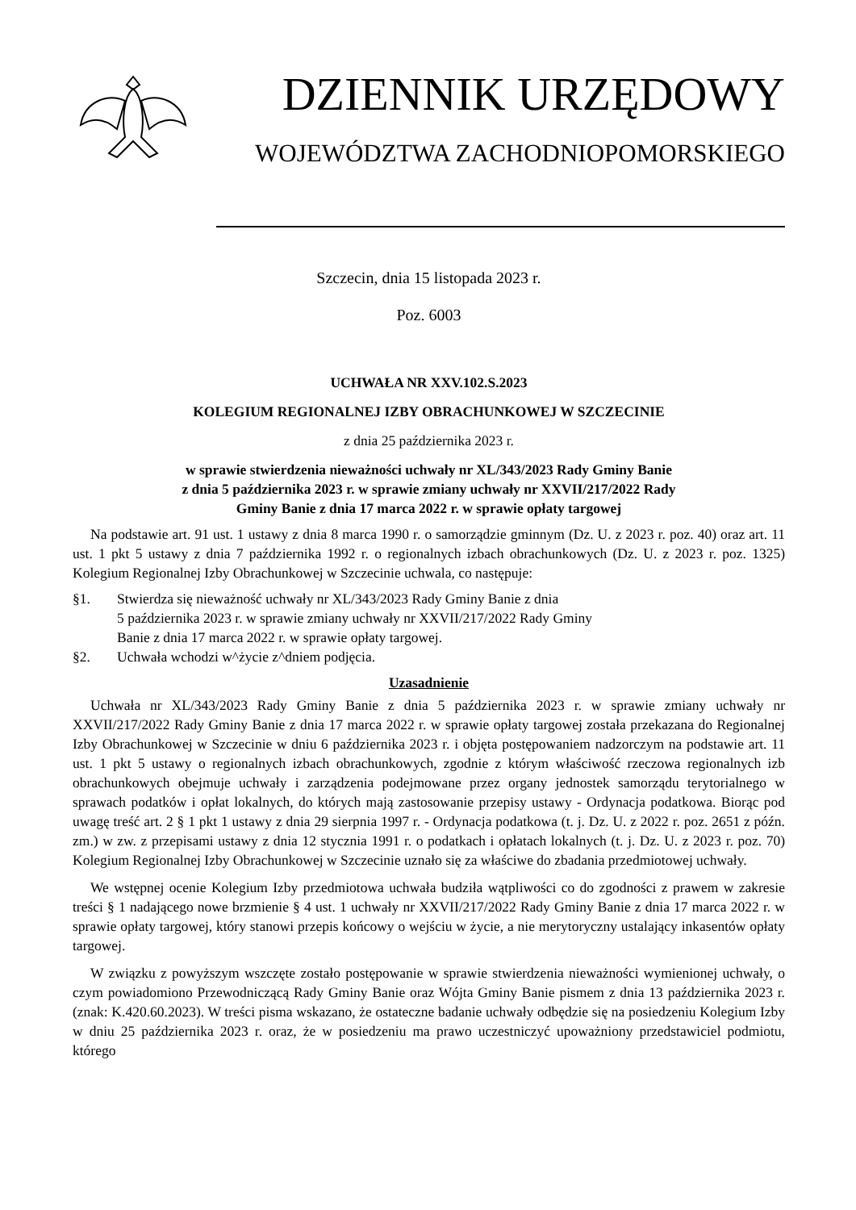DZIENNIK URZĘDOWY
WOJEWÓDZTWA ZACHODNIOPOMORSKIEGO
Szczecin, dnia 15 listopada 2023 r.
Poz. 6003
UCHWAŁA NR XXV.102.S.2023
KOLEGIUM REGIONALNEJ IZBY OBRACHUNKOWEJ W SZCZECINIE
z dnia 25 października 2023 r.
w sprawie stwierdzenia nieważności uchwały nr XL/343/2023 Rady Gminy Banie
z dnia 5 października 2023 r. w sprawie zmiany uchwały nr XXVII/217/2022 Rady
Gminy Banie z dnia 17 marca 2022 r. w sprawie opłaty targowej
Na podstawie art. 91 ust. 1 ustawy z dnia 8 marca 1990 r. o samorządzie gminnym (Dz. U. z 2023 r. poz. 40) oraz art. 11 ust. 1 pkt 5 ustawy z dnia 7 października 1992 r. o regionalnych izbach obrachunkowych (Dz. U. z 2023 r. poz. 1325) Kolegium Regionalnej Izby Obrachunkowej w Szczecinie uchwala, co następuje:
§1. Stwierdza się nieważność uchwały nr XL/343/2023 Rady Gminy Banie z dnia
5 października 2023 r. w sprawie zmiany uchwały nr XXVII/217/2022 Rady Gminy
Banie z dnia 17 marca 2022 r. w sprawie opłaty targowej.
§2. Uchwała wchodzi w^życie z^dniem podjęcia.
Uzasadnienie
Uchwała nr XL/343/2023 Rady Gminy Banie z dnia 5 października 2023 r. w sprawie zmiany uchwały nr XXVII/217/2022 Rady Gminy Banie z dnia 17 marca 2022 r. w sprawie opłaty targowej została przekazana do Regionalnej Izby Obrachunkowej w Szczecinie w dniu 6 października 2023 r. i objęta postępowaniem nadzorczym na podstawie art. 11 ust. 1 pkt 5 ustawy o regionalnych izbach obrachunkowych, zgodnie z którym właściwość rzeczowa regionalnych izb obrachunkowych obejmuje uchwały i zarządzenia podejmowane przez organy jednostek samorządu terytorialnego w sprawach podatków i opłat lokalnych, do których mają zastosowanie przepisy ustawy - Ordynacja podatkowa. Biorąc pod uwagę treść art. 2 § 1 pkt 1 ustawy z dnia 29 sierpnia 1997 r. - Ordynacja podatkowa (t. j. Dz. U. z 2022 r. poz. 2651 z późn. zm.) w zw. z przepisami ustawy z dnia 12 stycznia 1991 r. o podatkach i opłatach lokalnych (t. j. Dz. U. z 2023 r. poz. 70) Kolegium Regionalnej Izby Obrachunkowej w Szczecinie uznało się za właściwe do zbadania przedmiotowej uchwały.
We wstępnej ocenie Kolegium Izby przedmiotowa uchwała budziła wątpliwości co do zgodności z prawem w zakresie treści § 1 nadającego nowe brzmienie § 4 ust. 1 uchwały nr XXVII/217/2022 Rady Gminy Banie z dnia 17 marca 2022 r. w sprawie opłaty targowej, który stanowi przepis końcowy o wejściu w życie, a nie merytoryczny ustalający inkasentów opłaty targowej.
W związku z powyższym wszczęte zostało postępowanie w sprawie stwierdzenia nieważności wymienionej uchwały, o czym powiadomiono Przewodniczącą Rady Gminy Banie oraz Wójta Gminy Banie pismem z dnia 13 października 2023 r. (znak: K.420.60.2023). W treści pisma wskazano, że ostateczne badanie uchwały odbędzie się na posiedzeniu Kolegium Izby w dniu 25 października 2023 r. oraz, że w posiedzeniu ma prawo uczestniczyć upoważniony przedstawiciel podmiotu, którego